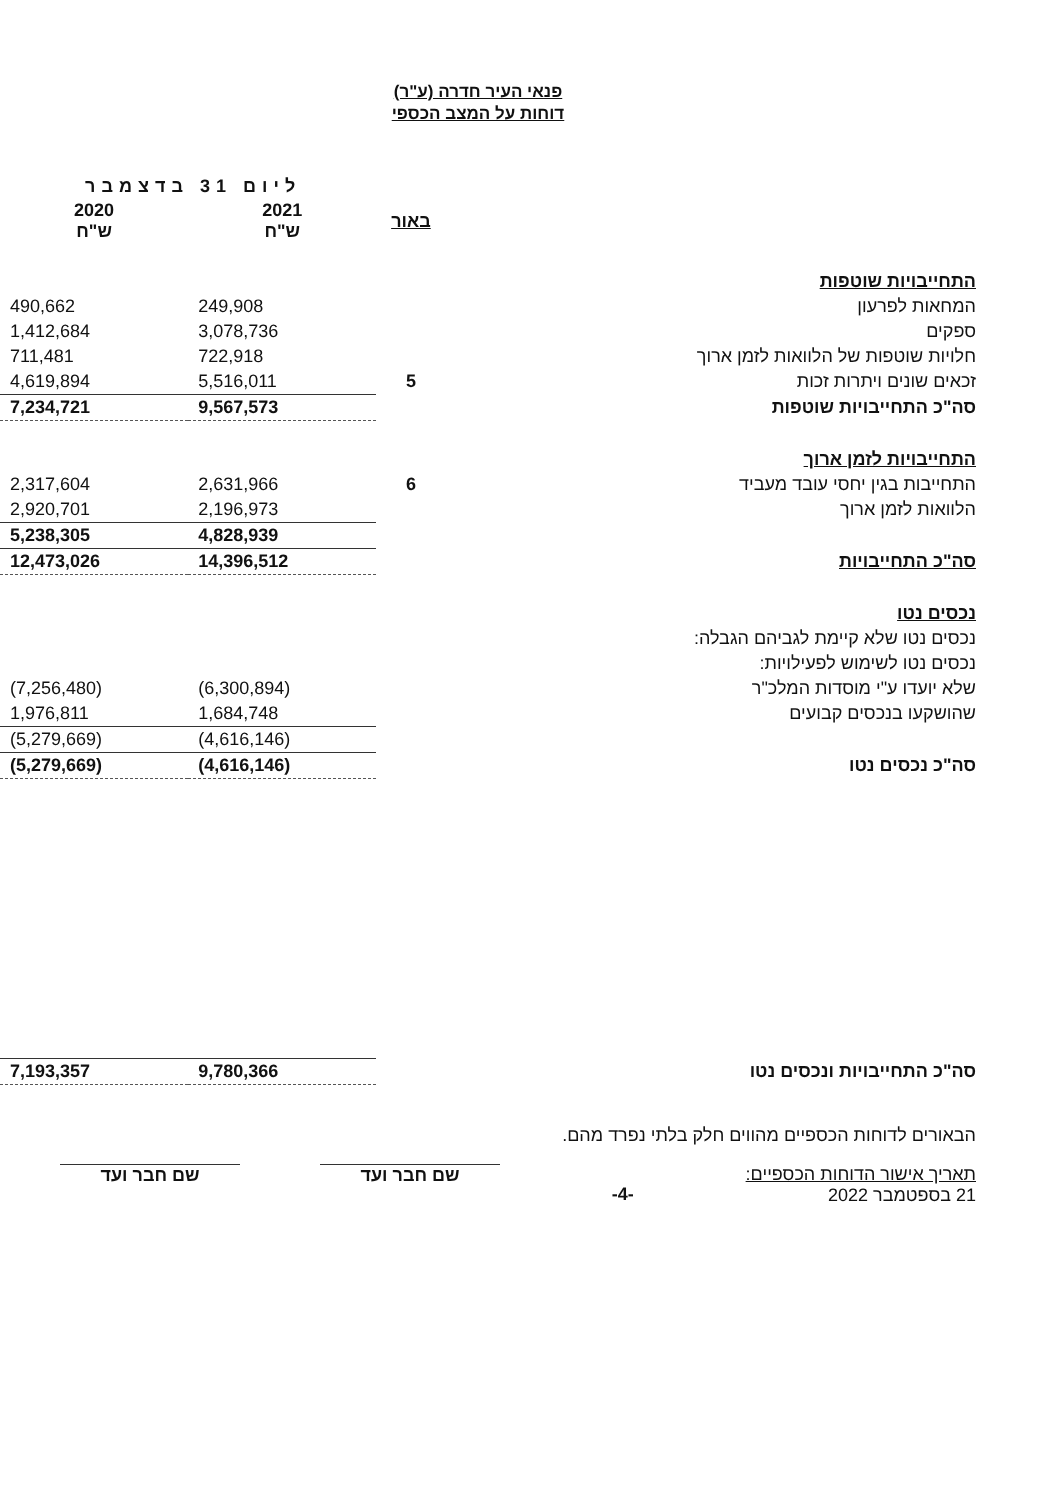פנאי העיר חדרה (ע"ר)
דוחות על המצב הכספי
| | | ליום 31 בדצמבר | |
| | באור | 2021 ש"ח | 2020 ש"ח |
| התחייבויות שוטפות | | | |
| המחאות לפרעון | | 249,908 | 490,662 |
| ספקים | | 3,078,736 | 1,412,684 |
| חלויות שוטפות של הלוואות לזמן ארוך | | 722,918 | 711,481 |
| זכאים שונים ויתרות זכות | 5 | 5,516,011 | 4,619,894 |
| סה"כ התחייבויות שוטפות | | 9,567,573 | 7,234,721 |
| התחייבויות לזמן ארוך | | | |
| התחייבות בגין יחסי עובד מעביד | 6 | 2,631,966 | 2,317,604 |
| הלוואות לזמן ארוך | | 2,196,973 | 2,920,701 |
| | | 4,828,939 | 5,238,305 |
| סה"כ התחייבויות | | 14,396,512 | 12,473,026 |
| נכסים נטו | | | |
| נכסים נטו שלא קיימת לגביהם הגבלה: | | | |
| נכסים נטו לשימוש לפעילויות: | | | |
| שלא יועדו ע"י מוסדות המלכ"ר | | (6,300,894) | (7,256,480) |
| שהושקעו בנכסים קבועים | | 1,684,748 | 1,976,811 |
| | | (4,616,146) | (5,279,669) |
| סה"כ נכסים נטו | | (4,616,146) | (5,279,669) |
| סה"כ התחייבויות ונכסים נטו | | 9,780,366 | 7,193,357 |
הבאורים לדוחות הכספיים מהווים חלק בלתי נפרד מהם.
תאריך אישור הדוחות הכספיים:
21 בספטמבר 2022
-4-
שם חבר ועד שם חבר ועד